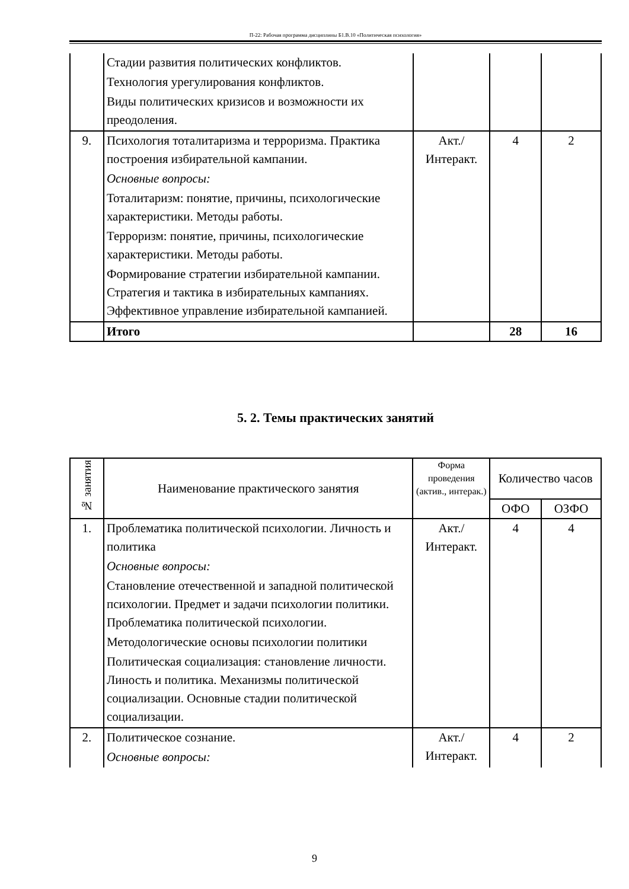П-22: Рабочая программа дисциплины Б1.В.10 «Политическая психология»
| | Стадии развития политических конфликтов. Технология урегулирования конфликтов. Виды политических кризисов и возможности их преодоления. | | | |
| 9. | Психология тоталитаризма и терроризма. Практика построения избирательной кампании. Основные вопросы: Тоталитаризм: понятие, причины, психологические характеристики. Методы работы. Терроризм: понятие, причины, психологические характеристики. Методы работы. Формирование стратегии избирательной кампании. Стратегия и тактика в избирательных кампаниях. Эффективное управление избирательной кампанией. | Акт./ Интеракт. | 4 | 2 |
| | Итого | | 28 | 16 |
5. 2. Темы практических занятий
| № занятия | Наименование практического занятия | Форма проведения (актив., интерак.) | Количество часов | |
| --- | --- | --- | --- | --- |
| | | | ОФО | ОЗФО |
| 1. | Проблематика политической психологии. Личность и политика Основные вопросы: Становление отечественной и западной политической психологии. Предмет и задачи психологии политики. Проблематика политической психологии. Методологические основы психологии политики Политическая социализация: становление личности. Линость и политика. Механизмы политической социализации. Основные стадии политической социализации. | Акт./ Интеракт. | 4 | 4 |
| 2. | Политическое сознание. Основные вопросы: | Акт./ Интеракт. | 4 | 2 |
9